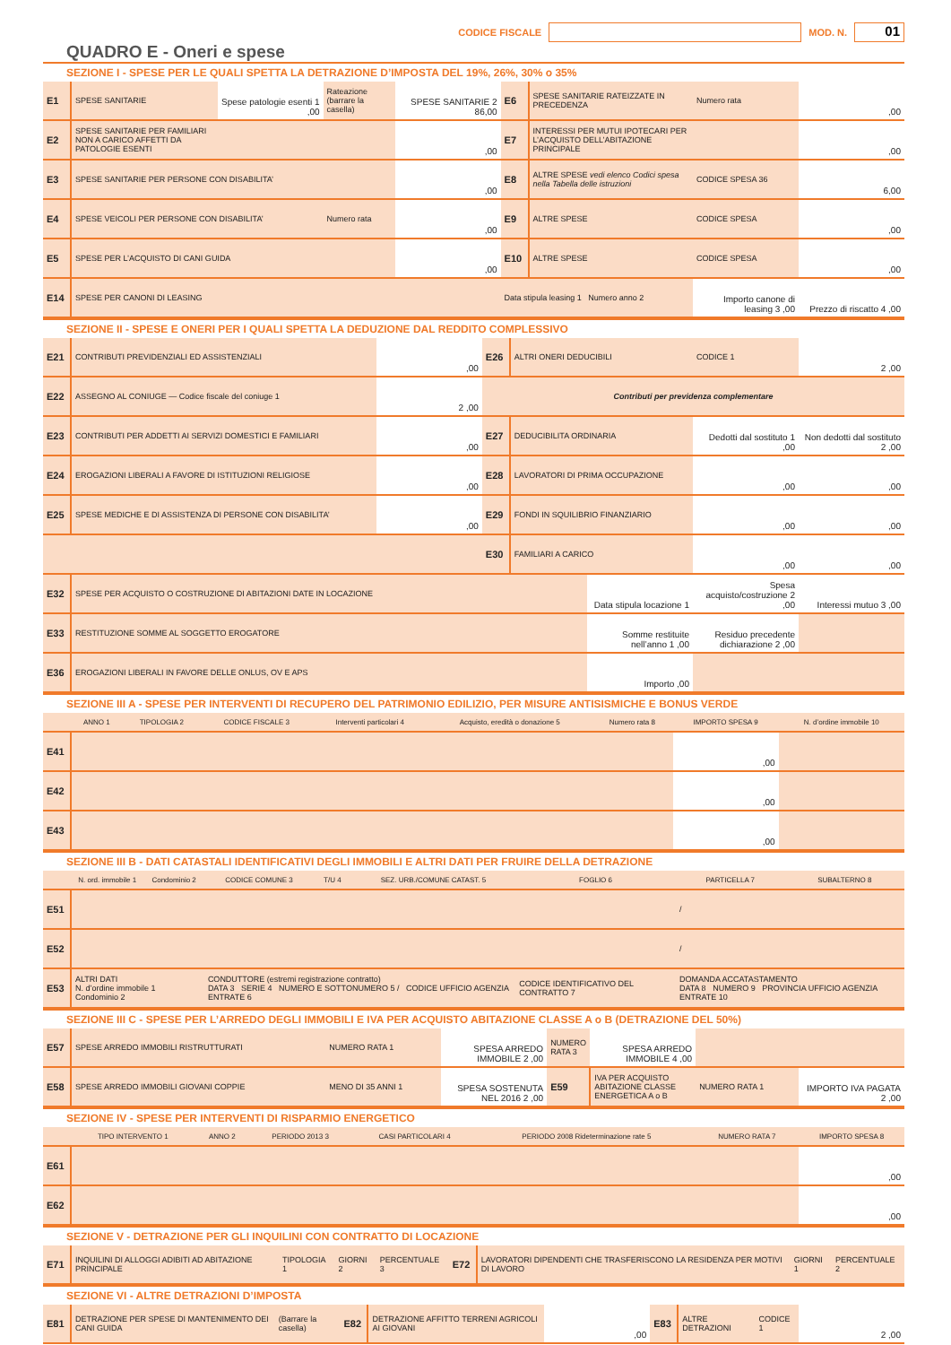CODICE FISCALE
MOD. N.
01
QUADRO E - Oneri e spese
SEZIONE I - SPESE PER LE QUALI SPETTA LA DETRAZIONE D’IMPOSTA DEL 19%, 26%, 30% o 35%
| E1 | SPESE SANITARIE | Spese patologie esenti 1 ,00 | Rateazione (barrare la casella) | SPESE SANITARIE 2 86,00 | E6 | SPESE SANITARIE RATEIZZATE IN PRECEDENZA | Numero rata | ,00 |
| E2 | SPESE SANITARIE PER FAMILIARI NON A CARICO AFFETTI DA PATOLOGIE ESENTI | | | ,00 | E7 | INTERESSI PER MUTUI IPOTECARI PER L’ACQUISTO DELL’ABITAZIONE PRINCIPALE | | ,00 |
| E3 | SPESE SANITARIE PER PERSONE CON DISABILITA’ | | | ,00 | E8 | ALTRE SPESE vedi elenco Codici spesa nella Tabella delle istruzioni | CODICE SPESA 36 | 6,00 |
| E4 | SPESE VEICOLI PER PERSONE CON DISABILITA’ | | Numero rata | ,00 | E9 | ALTRE SPESE | CODICE SPESA | ,00 |
| E5 | SPESE PER L’ACQUISTO DI CANI GUIDA | | | ,00 | E10 | ALTRE SPESE | CODICE SPESA | ,00 |
| E14 | SPESE PER CANONI DI LEASING | | | | Data stipula leasing 1 Numero anno 2 | | Importo canone di leasing 3 ,00 | Prezzo di riscatto 4 ,00 |
SEZIONE II - SPESE E ONERI PER I QUALI SPETTA LA DEDUZIONE DAL REDDITO COMPLESSIVO
| E21 | CONTRIBUTI PREVIDENZIALI ED ASSISTENZIALI | ,00 | E26 | ALTRI ONERI DEDUCIBILI | CODICE 1 | 2 ,00 |
| E22 | ASSEGNO AL CONIUGE — Codice fiscale del coniuge 1 | 2 ,00 | Contributi per previdenza complementare | | | |
| E23 | CONTRIBUTI PER ADDETTI AI SERVIZI DOMESTICI E FAMILIARI | ,00 | E27 | DEDUCIBILITA ORDINARIA | Dedotti dal sostituto 1 ,00 | Non dedotti dal sostituto 2 ,00 |
| E24 | EROGAZIONI LIBERALI A FAVORE DI ISTITUZIONI RELIGIOSE | ,00 | E28 | LAVORATORI DI PRIMA OCCUPAZIONE | ,00 | ,00 |
| E25 | SPESE MEDICHE E DI ASSISTENZA DI PERSONE CON DISABILITA’ | ,00 | E29 | FONDI IN SQUILIBRIO FINANZIARIO | ,00 | ,00 |
| | | | E30 | FAMILIARI A CARICO | ,00 | ,00 |
| E32 | SPESE PER ACQUISTO O COSTRUZIONE DI ABITAZIONI DATE IN LOCAZIONE | Data stipula locazione 1 | Spesa acquisto/costruzione 2 ,00 | Interessi mutuo 3 ,00 |
| E33 | RESTITUZIONE SOMME AL SOGGETTO EROGATORE | Somme restituite nell’anno 1 ,00 | Residuo precedente dichiarazione 2 ,00 | |
| E36 | EROGAZIONI LIBERALI IN FAVORE DELLE ONLUS, OV E APS | Importo ,00 | | |
SEZIONE III A - SPESE PER INTERVENTI DI RECUPERO DEL PATRIMONIO EDILIZIO, PER MISURE ANTISISMICHE E BONUS VERDE
| | ANNO 1 | TIPOLOGIA 2 | CODICE FISCALE 3 | Interventi particolari 4 | Acquisto, eredità o donazione 5 | Numero rata 8 | IMPORTO SPESA 9 | N. d’ordine immobile 10 |
| --- | --- | --- | --- | --- | --- | --- | --- | --- |
| E41 | | | | | | | ,00 | |
| E42 | | | | | | | ,00 | |
| E43 | | | | | | | ,00 | |
SEZIONE III B - DATI CATASTALI IDENTIFICATIVI DEGLI IMMOBILI E ALTRI DATI PER FRUIRE DELLA DETRAZIONE
| | N. ord. immobile 1 | Condominio 2 | CODICE COMUNE 3 | T/U 4 | SEZ. URB./COMUNE CATAST. 5 | FOGLIO 6 | PARTICELLA 7 | SUBALTERNO 8 |
| --- | --- | --- | --- | --- | --- | --- | --- | --- |
| E51 | | | | | | | / | |
| E52 | | | | | | | / | |
| E53 | ALTRI DATI N. d’ordine immobile 1 Condominio 2 | | CONDUTTORE (estremi registrazione contratto) DATA 3 SERIE 4 NUMERO E SOTTONUMERO 5 / CODICE UFFICIO AGENZIA ENTRATE 6 | | | CODICE IDENTIFICATIVO DEL CONTRATTO 7 | DOMANDA ACCATASTAMENTO DATA 8 NUMERO 9 PROVINCIA UFFICIO AGENZIA ENTRATE 10 | |
SEZIONE III C - SPESE PER L’ARREDO DEGLI IMMOBILI E IVA PER ACQUISTO ABITAZIONE CLASSE A o B (DETRAZIONE DEL 50%)
| E57 | SPESE ARREDO IMMOBILI RISTRUTTURATI | NUMERO RATA 1 | SPESA ARREDO IMMOBILE 2 ,00 | NUMERO RATA 3 | SPESA ARREDO IMMOBILE 4 ,00 | | |
| E58 | SPESE ARREDO IMMOBILI GIOVANI COPPIE | MENO DI 35 ANNI 1 | SPESA SOSTENUTA NEL 2016 2 ,00 | E59 | IVA PER ACQUISTO ABITAZIONE CLASSE ENERGETICA A o B | NUMERO RATA 1 | IMPORTO IVA PAGATA 2 ,00 |
SEZIONE IV - SPESE PER INTERVENTI DI RISPARMIO ENERGETICO
| | TIPO INTERVENTO 1 | ANNO 2 | PERIODO 2013 3 | CASI PARTICOLARI 4 | PERIODO 2008 Rideterminazione rate 5 | NUMERO RATA 7 | IMPORTO SPESA 8 |
| --- | --- | --- | --- | --- | --- | --- | --- |
| E61 | | | | | | | ,00 |
| E62 | | | | | | | ,00 |
SEZIONE V - DETRAZIONE PER GLI INQUILINI CON CONTRATTO DI LOCAZIONE
| E71 | INQUILINI DI ALLOGGI ADIBITI AD ABITAZIONE PRINCIPALE | TIPOLOGIA 1 | GIORNI 2 | PERCENTUALE 3 | E72 | LAVORATORI DIPENDENTI CHE TRASFERISCONO LA RESIDENZA PER MOTIVI DI LAVORO | GIORNI 1 | PERCENTUALE 2 |
SEZIONE VI - ALTRE DETRAZIONI D’IMPOSTA
| E81 | DETRAZIONE PER SPESE DI MANTENIMENTO DEI CANI GUIDA | (Barrare la casella) | E82 | DETRAZIONE AFFITTO TERRENI AGRICOLI AI GIOVANI | ,00 | E83 | ALTRE DETRAZIONI | CODICE 1 | 2 ,00 |